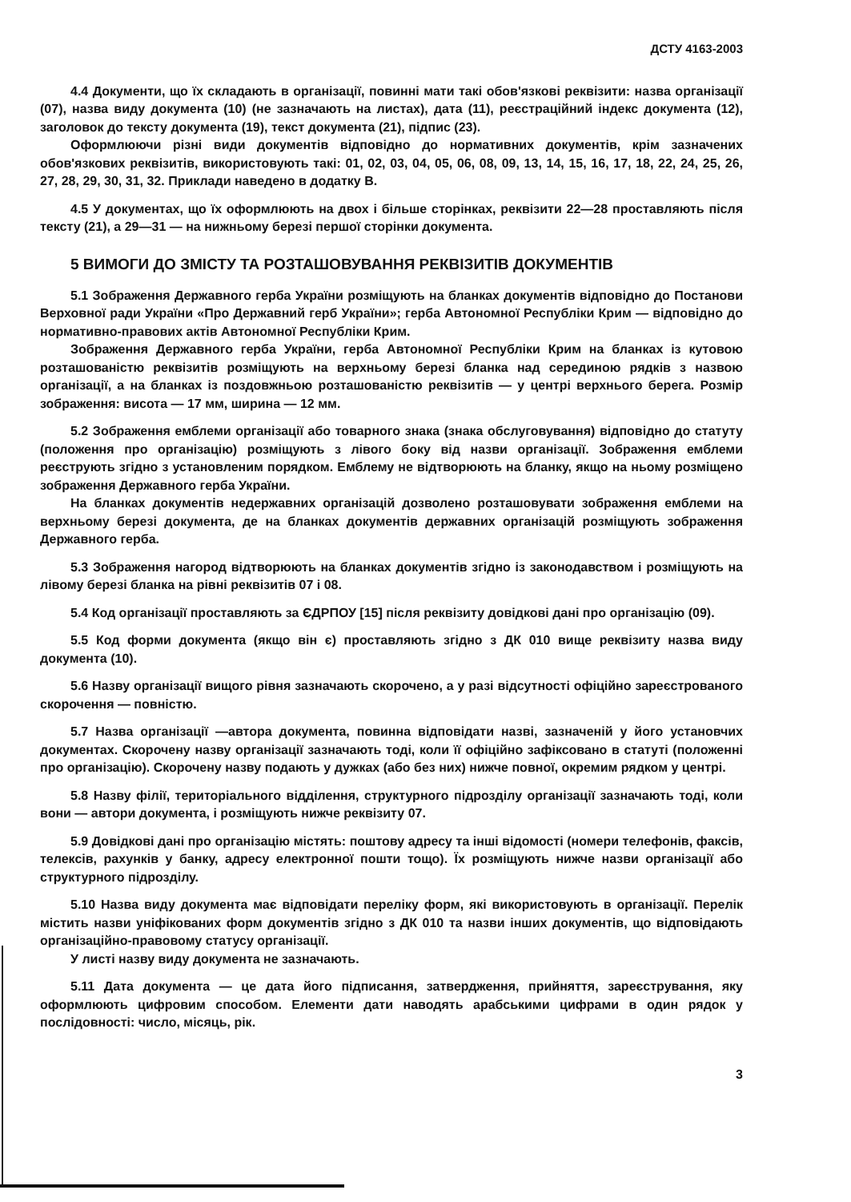ДСТУ 4163-2003
4.4 Документи, що їх складають в організації, повинні мати такі обов'язкові реквізити: назва організації (07), назва виду документа (10) (не зазначають на листах), дата (11), реєстраційний індекс документа (12), заголовок до тексту документа (19), текст документа (21), підпис (23).
Оформлюючи різні види документів відповідно до нормативних документів, крім зазначених обов'язкових реквізитів, використовують такі: 01, 02, 03, 04, 05, 06, 08, 09, 13, 14, 15, 16, 17, 18, 22, 24, 25, 26, 27, 28, 29, 30, 31, 32. Приклади наведено в додатку В.
4.5 У документах, що їх оформлюють на двох і більше сторінках, реквізити 22—28 проставляють після тексту (21), а 29—31 — на нижньому березі першої сторінки документа.
5 ВИМОГИ ДО ЗМІСТУ ТА РОЗТАШОВУВАННЯ РЕКВІЗИТІВ ДОКУМЕНТІВ
5.1 Зображення Державного герба України розміщують на бланках документів відповідно до Постанови Верховної ради України «Про Державний герб України»; герба Автономної Республіки Крим — відповідно до нормативно-правових актів Автономної Республіки Крим.
Зображення Державного герба України, герба Автономної Республіки Крим на бланках із кутовою розташованістю реквізитів розміщують на верхньому березі бланка над серединою рядків з назвою організації, а на бланках із поздовжньою розташованістю реквізитів — у центрі верхнього берега. Розмір зображення: висота — 17 мм, ширина — 12 мм.
5.2 Зображення емблеми організації або товарного знака (знака обслуговування) відповідно до статуту (положення про організацію) розміщують з лівого боку від назви організації. Зображення емблеми реєструють згідно з установленим порядком. Емблему не відтворюють на бланку, якщо на ньому розміщено зображення Державного герба України.
На бланках документів недержавних організацій дозволено розташовувати зображення емблеми на верхньому березі документа, де на бланках документів державних організацій розміщують зображення Державного герба.
5.3 Зображення нагород відтворюють на бланках документів згідно із законодавством і розміщують на лівому березі бланка на рівні реквізитів 07 і 08.
5.4 Код організації проставляють за ЄДРПОУ [15] після реквізиту довідкові дані про організацію (09).
5.5 Код форми документа (якщо він є) проставляють згідно з ДК 010 вище реквізиту назва виду документа (10).
5.6 Назву організації вищого рівня зазначають скорочено, а у разі відсутності офіційно зареєстрованого скорочення — повністю.
5.7 Назва організації —автора документа, повинна відповідати назві, зазначеній у його установчих документах. Скорочену назву організації зазначають тоді, коли її офіційно зафіксовано в статуті (положенні про організацію). Скорочену назву подають у дужках (або без них) нижче повної, окремим рядком у центрі.
5.8 Назву філії, територіального відділення, структурного підрозділу організації зазначають тоді, коли вони — автори документа, і розміщують нижче реквізиту 07.
5.9 Довідкові дані про організацію містять: поштову адресу та інші відомості (номери телефонів, факсів, телексів, рахунків у банку, адресу електронної пошти тощо). Їх розміщують нижче назви організації або структурного підрозділу.
5.10 Назва виду документа має відповідати переліку форм, які використовують в організації. Перелік містить назви уніфікованих форм документів згідно з ДК 010 та назви інших документів, що відповідають організаційно-правовому статусу організації.
У листі назву виду документа не зазначають.
5.11 Дата документа — це дата його підписання, затвердження, прийняття, зареєстрування, яку оформлюють цифровим способом. Елементи дати наводять арабськими цифрами в один рядок у послідовності: число, місяць, рік.
3